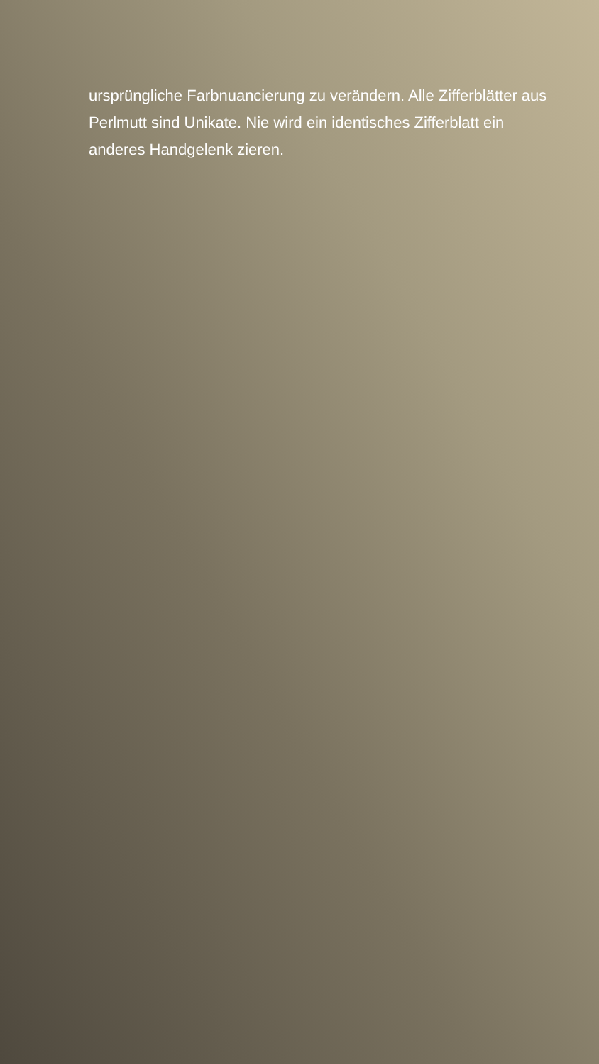ursprüngliche Farbnuancierung zu verändern. Alle Zifferblätter aus Perlmutt sind Unikate. Nie wird ein identisches Zifferblatt ein anderes Handgelenk zieren.